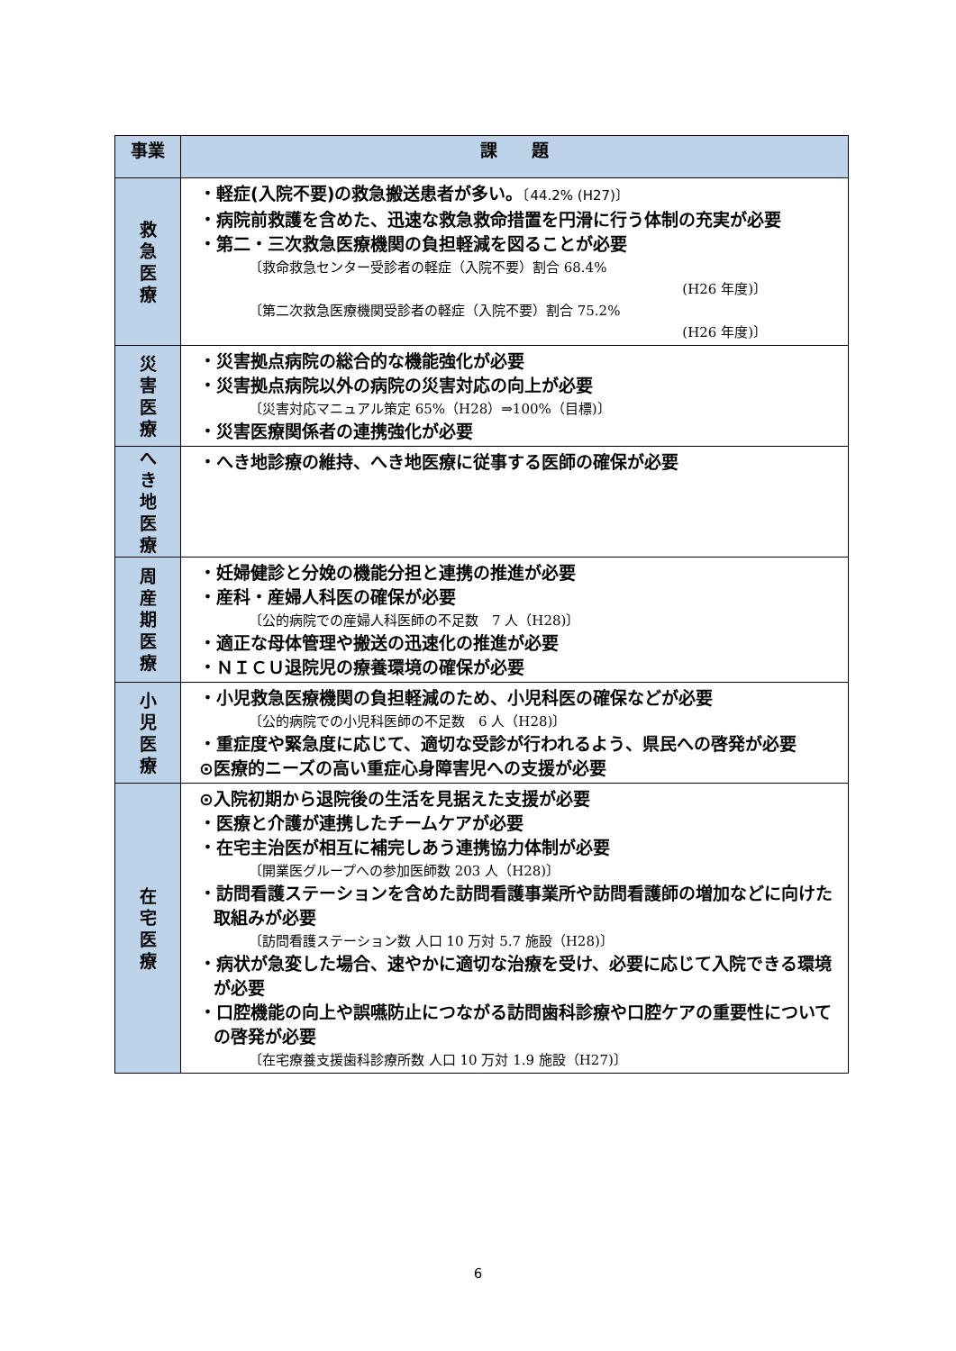| 事業 | 課 題 |
| --- | --- |
| 救 急 医 療 | ・軽症(入院不要)の救急搬送患者が多い。 〔44.2% (H27)〕 ・病院前救護を含めた、迅速な救急救命措置を円滑に行う体制の充実が必要 ・第二・三次救急医療機関の負担軽減を図ることが必要 〔救命救急センター受診者の軽症（入院不要）割合 68.4% (H26 年度)〕 〔第二次救急医療機関受診者の軽症（入院不要）割合 75.2% (H26 年度)〕 |
| 災 害 医 療 | ・災害拠点病院の総合的な機能強化が必要 ・災害拠点病院以外の病院の災害対応の向上が必要 〔災害対応マニュアル策定 65%（H28）⇒100%（目標)〕 ・災害医療関係者の連携強化が必要 |
| へ き 地 医 療 | ・へき地診療の維持、へき地医療に従事する医師の確保が必要 |
| 周 産 期 医 療 | ・妊婦健診と分娩の機能分担と連携の推進が必要 ・産科・産婦人科医の確保が必要 〔公的病院での産婦人科医師の不足数 7 人（H28)〕 ・適正な母体管理や搬送の迅速化の推進が必要 ・ＮＩＣＵ退院児の療養環境の確保が必要 |
| 小 児 医 療 | ・小児救急医療機関の負担軽減のため、小児科医の確保などが必要 〔公的病院での小児科医師の不足数 6 人（H28)〕 ・重症度や緊急度に応じて、適切な受診が行われるよう、県民への啓発が必要 ⊙医療的ニーズの高い重症心身障害児への支援が必要 |
| 在 宅 医 療 | ⊙入院初期から退院後の生活を見据えた支援が必要 ・医療と介護が連携したチームケアが必要 ・在宅主治医が相互に補完しあう連携協力体制が必要 〔開業医グループへの参加医師数 203 人（H28)〕 ・訪問看護ステーションを含めた訪問看護事業所や訪問看護師の増加などに向けた取組みが必要 〔訪問看護ステーション数 人口 10 万対 5.7 施設（H28)〕 ・病状が急変した場合、速やかに適切な治療を受け、必要に応じて入院できる環境が必要 ・口腔機能の向上や誤嚥防止につながる訪問歯科診療や口腔ケアの重要性についての啓発が必要 〔在宅療養支援歯科診療所数 人口 10 万対 1.9 施設（H27)〕 |
6